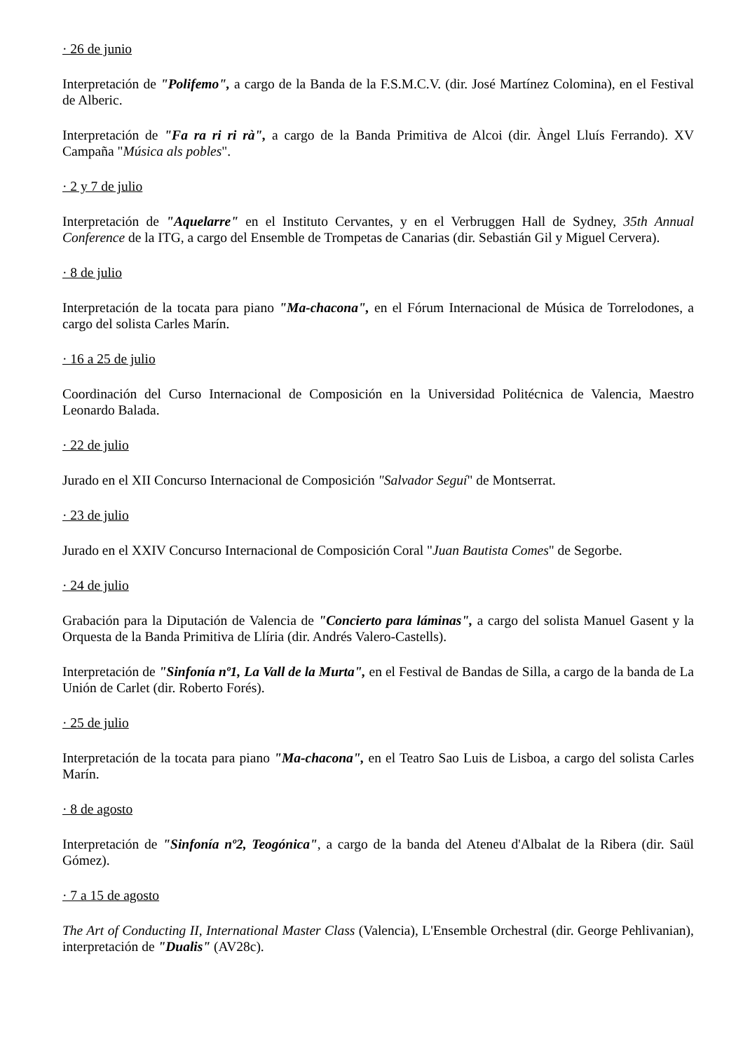· 26 de junio
Interpretación de "Polifemo", a cargo de la Banda de la F.S.M.C.V. (dir. José Martínez Colomina), en el Festival de Alberic.
Interpretación de "Fa ra ri ri rà", a cargo de la Banda Primitiva de Alcoi (dir. Àngel Lluís Ferrando). XV Campaña "Música als pobles".
· 2 y 7 de julio
Interpretación de "Aquelarre" en el Instituto Cervantes, y en el Verbruggen Hall de Sydney, 35th Annual Conference de la ITG, a cargo del Ensemble de Trompetas de Canarias (dir. Sebastián Gil y Miguel Cervera).
· 8 de julio
Interpretación de la tocata para piano "Ma-chacona", en el Fórum Internacional de Música de Torrelodones, a cargo del solista Carles Marín.
· 16 a 25 de julio
Coordinación del Curso Internacional de Composición en la Universidad Politécnica de Valencia, Maestro Leonardo Balada.
· 22 de julio
Jurado en el XII Concurso Internacional de Composición "Salvador Seguí" de Montserrat.
· 23 de julio
Jurado en el XXIV Concurso Internacional de Composición Coral "Juan Bautista Comes" de Segorbe.
· 24 de julio
Grabación para la Diputación de Valencia de "Concierto para láminas", a cargo del solista Manuel Gasent y la Orquesta de la Banda Primitiva de Llíria (dir. Andrés Valero-Castells).
Interpretación de "Sinfonía nº1, La Vall de la Murta", en el Festival de Bandas de Silla, a cargo de la banda de La Unión de Carlet (dir. Roberto Forés).
· 25 de julio
Interpretación de la tocata para piano "Ma-chacona", en el Teatro Sao Luis de Lisboa, a cargo del solista Carles Marín.
· 8 de agosto
Interpretación de "Sinfonía nº2, Teogónica", a cargo de la banda del Ateneu d'Albalat de la Ribera (dir. Saül Gómez).
· 7 a 15 de agosto
The Art of Conducting II, International Master Class (Valencia), L'Ensemble Orchestral (dir. George Pehlivanian), interpretación de "Dualis" (AV28c).